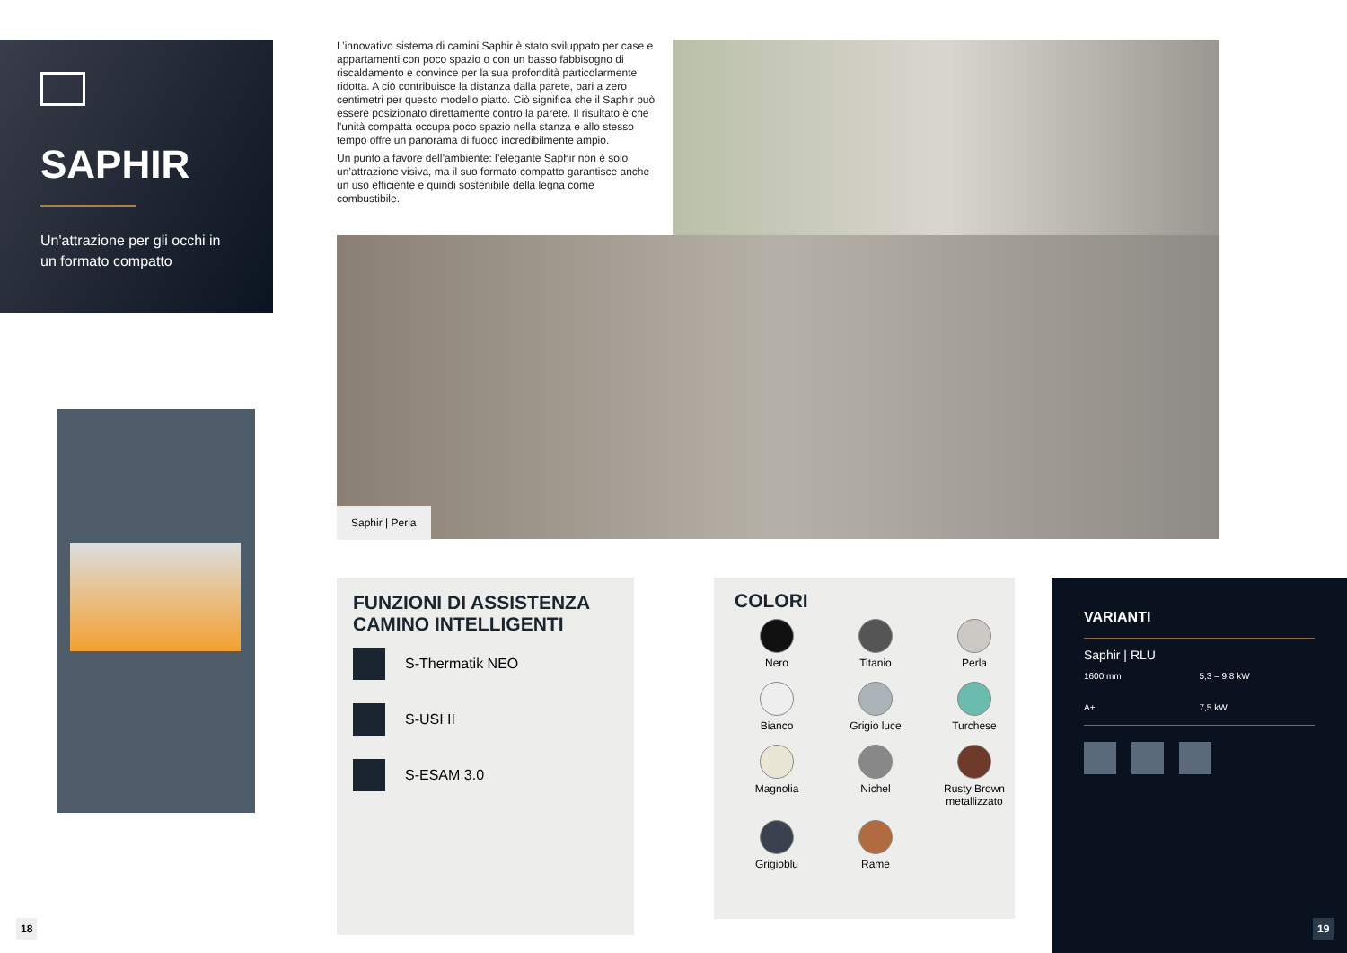SAPHIR
Un'attrazione per gli occhi in un formato compatto
L’innovativo sistema di camini Saphir è stato sviluppato per case e appartamenti con poco spazio o con un basso fabbisogno di riscaldamento e convince per la sua profondità particolarmente ridotta. A ciò contribuisce la distanza dalla parete, pari a zero centimetri per questo modello piatto. Ciò significa che il Saphir può essere posizionato direttamente contro la parete. Il risultato è che l’unità compatta occupa poco spazio nella stanza e allo stesso tempo offre un panorama di fuoco incredibilmente ampio.
Un punto a favore dell’ambiente: l’elegante Saphir non è solo un’attrazione visiva, ma il suo formato compatto garantisce anche un uso efficiente e quindi sostenibile della legna come combustibile.
Saphir | Perla
FUNZIONI DI ASSISTENZA CAMINO INTELLIGENTI
S-Thermatik NEO
S-USI II
S-ESAM 3.0
COLORI
Nero
Titanio
Perla
Bianco
Grigio luce
Turchese
Magnolia
Nichel
Rusty Brown metallizzato
Grigioblu
Rame
VARIANTI
Saphir | RLU
1600 mm
5,3 – 9,8 kW
A+
7,5 kW
18 19